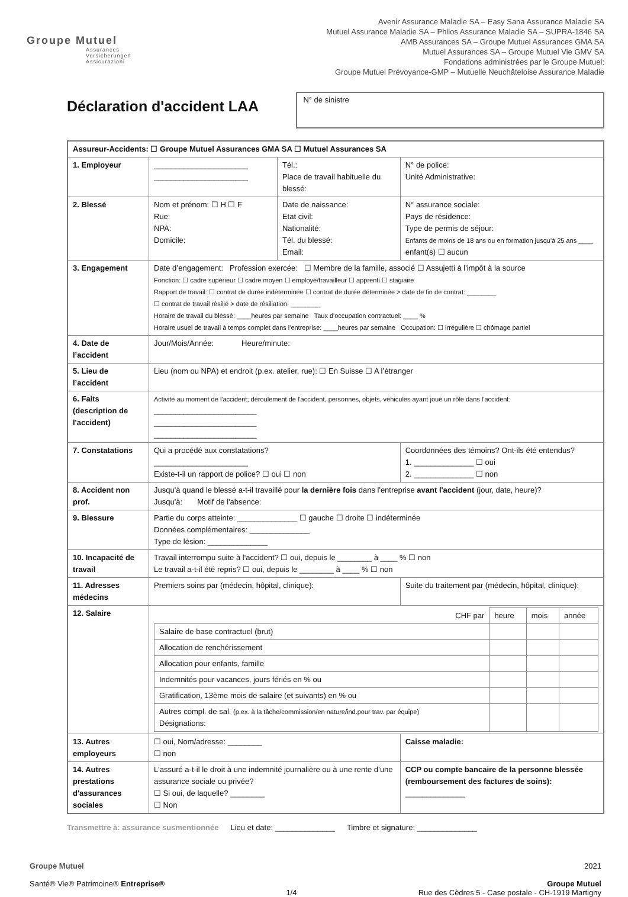Groupe Mutuel
Assurances
Versicherungen
Assicurazioni
Avenir Assurance Maladie SA – Easy Sana Assurance Maladie SA
Mutuel Assurance Maladie SA – Philos Assurance Maladie SA – SUPRA-1846 SA
AMB Assurances SA – Groupe Mutuel Assurances GMA SA
Mutuel Assurances SA – Groupe Mutuel Vie GMV SA
Fondations administrées par le Groupe Mutuel:
Groupe Mutuel Prévoyance-GMP – Mutuelle Neuchâteloise Assurance Maladie
Déclaration d'accident LAA
N° de sinistre
| Assureur-Accidents: ☐ Groupe Mutuel Assurances GMA SA ☐ Mutuel Assurances SA | | | |
| 1. Employeur | ______________________ ______________________ | Tél.: Place de travail habituelle du blessé: | N° de police: Unité Administrative: |
| 2. Blessé | Nom et prénom: ☐ H ☐ F Rue: NPA: Domicile: | Date de naissance: Etat civil: Nationalité: Tél. du blessé: Email: | N° assurance sociale: Pays de résidence: Type de permis de séjour: Enfants de moins de 18 ans ou en formation jusqu'à 25 ans ____ enfant(s) ☐ aucun |
| 3. Engagement | Date d’engagement: Profession exercée: ☐ Membre de la famille, associé ☐ Assujetti à l'impôt à la source Fonction: ☐ cadre supérieur ☐ cadre moyen ☐ employé/travailleur ☐ apprenti ☐ stagiaire Rapport de travail: ☐ contrat de durée indéterminée ☐ contrat de durée déterminée > date de fin de contrat: ________ ☐ contrat de travail résilié > date de résiliation: ________ Horaire de travail du blessé: ____heures par semaine Taux d'occupation contractuel: ____ % Horaire usuel de travail à temps complet dans l'entreprise: ____heures par semaine Occupation: ☐ irrégulière ☐ chômage partiel | | |
| 4. Date de l’accident | Jour/Mois/Année: Heure/minute: | | |
| 5. Lieu de l’accident | Lieu (nom ou NPA) et endroit (p.ex. atelier, rue): ☐ En Suisse ☐ A l’étranger | | |
| 6. Faits (description de l'accident) | Activité au moment de l'accident; déroulement de l'accident, personnes, objets, véhicules ayant joué un rôle dans l'accident: ________________________ ________________________ ________________________ | | |
| 7. Constatations | Qui a procédé aux constatations? ______________________ Existe-t-il un rapport de police? ☐ oui ☐ non | | Coordonnées des témoins? Ont-ils été entendus? 1. ______________ ☐ oui 2. ______________ ☐ non |
| 8. Accident non prof. | Jusqu'à quand le blessé a-t-il travaillé pour la dernière fois dans l'entreprise avant l'accident (jour, date, heure)? Jusqu'à: Motif de l'absence: | | |
| 9. Blessure | Partie du corps atteinte: ______________ ☐ gauche ☐ droite ☐ indéterminée Données complémentaires: ______________ Type de lésion: ______________ | | |
| 10. Incapacité de travail | Travail interrompu suite à l'accident? ☐ oui, depuis le ________ à ____ % ☐ non Le travail a-t-il été repris? ☐ oui, depuis le ________ à ____ % ☐ non | | |
| 11. Adresses médecins | Premiers soins par (médecin, hôpital, clinique): | | Suite du traitement par (médecin, hôpital, clinique): |
| 12. Salaire | / CHF par / heure / mois / année / / Salaire de base contractuel (brut) / / / / / Allocation de renchérissement / / / / / Allocation pour enfants, famille / / / / / Indemnités pour vacances, jours fériés en % ou / / / / / Gratification, 13ème mois de salaire (et suivants) en % ou / / / / / Autres compl. de sal. (p.ex. à la tâche/commission/en nature/ind.pour trav. par équipe) Désignations: / / / / | | |
| 13. Autres employeurs | ☐ oui, Nom/adresse: ________ ☐ non | | Caisse maladie: |
| 14. Autres prestations d'assurances sociales | L'assuré a-t-il le droit à une indemnité journalière ou à une rente d’une assurance sociale ou privée? ☐ Si oui, de laquelle? ________ ☐ Non | | CCP ou compte bancaire de la personne blessée (remboursement des factures de soins): ______________ |
Transmettre à: assurance susmentionnée Lieu et date: ______________ Timbre et signature: ______________
Groupe Mutuel
Santé® Vie® Patrimoine® Entreprise®
1/4 2021
Groupe Mutuel
Rue des Cèdres 5 - Case postale - CH-1919 Martigny